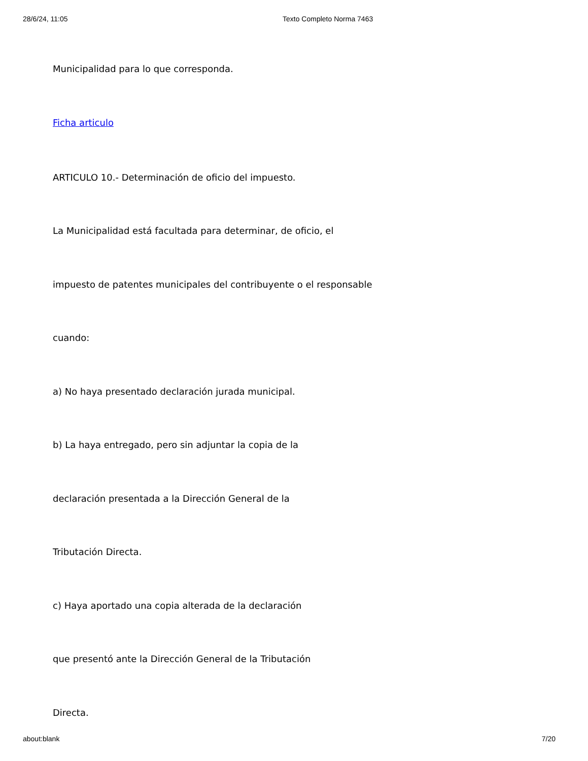28/6/24, 11:05 Texto Completo Norma 7463
Municipalidad para lo que corresponda.
Ficha articulo
ARTICULO 10.- Determinación de oficio del impuesto.
La Municipalidad está facultada para determinar, de oficio, el
impuesto de patentes municipales del contribuyente o el responsable
cuando:
a) No haya presentado declaración jurada municipal.
b) La haya entregado, pero sin adjuntar la copia de la
declaración presentada a la Dirección General de la
Tributación Directa.
c) Haya aportado una copia alterada de la declaración
que presentó ante la Dirección General de la Tributación
Directa.
about:blank 7/20